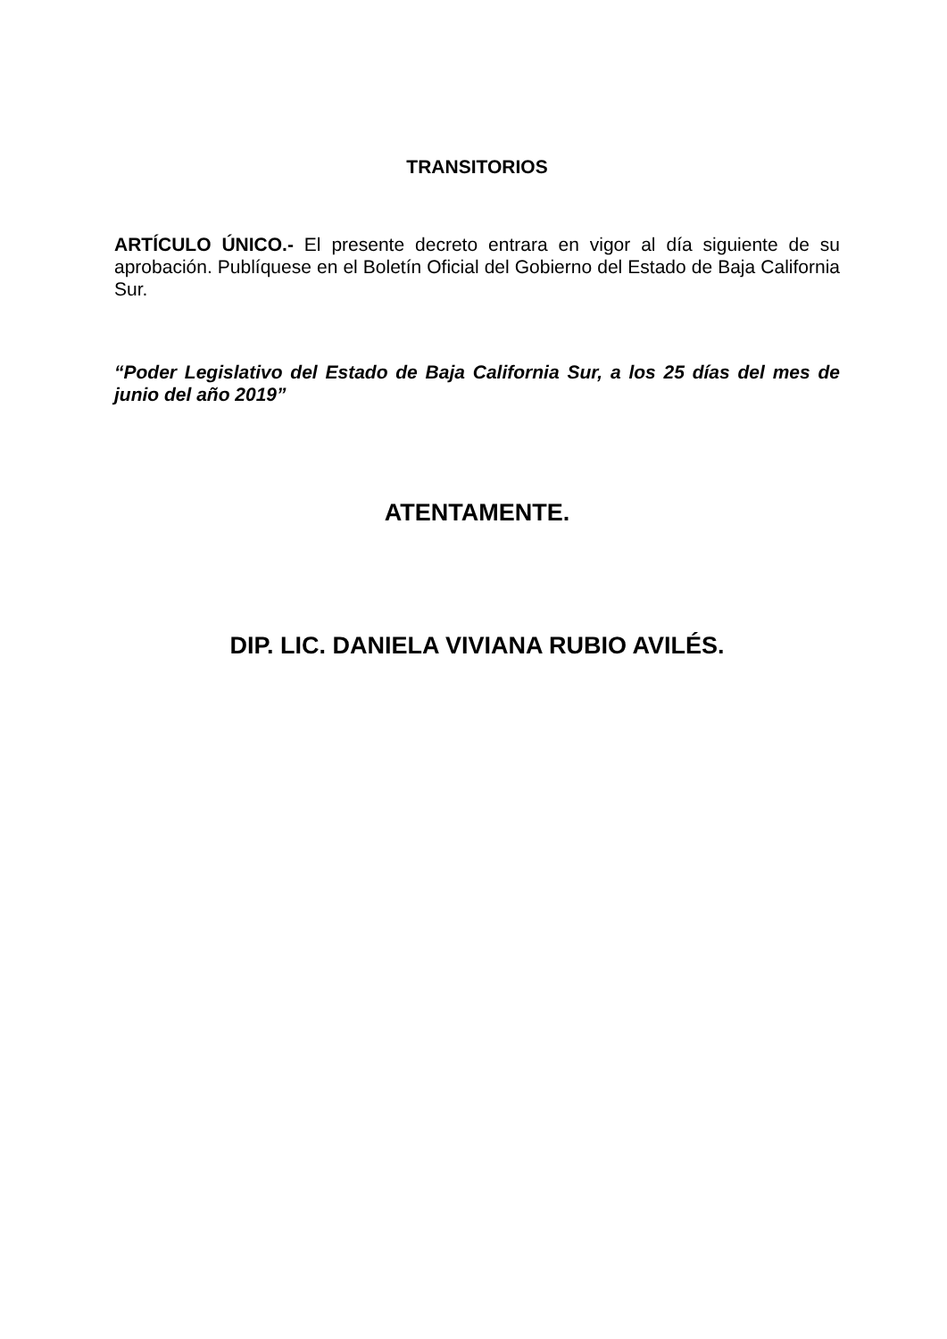TRANSITORIOS
ARTÍCULO ÚNICO.- El presente decreto entrara en vigor al día siguiente de su aprobación. Publíquese en el Boletín Oficial del Gobierno del Estado de Baja California Sur.
“Poder Legislativo del Estado de Baja California Sur, a los 25 días del mes de junio del año 2019”
ATENTAMENTE.
DIP. LIC. DANIELA VIVIANA RUBIO AVILÉS.